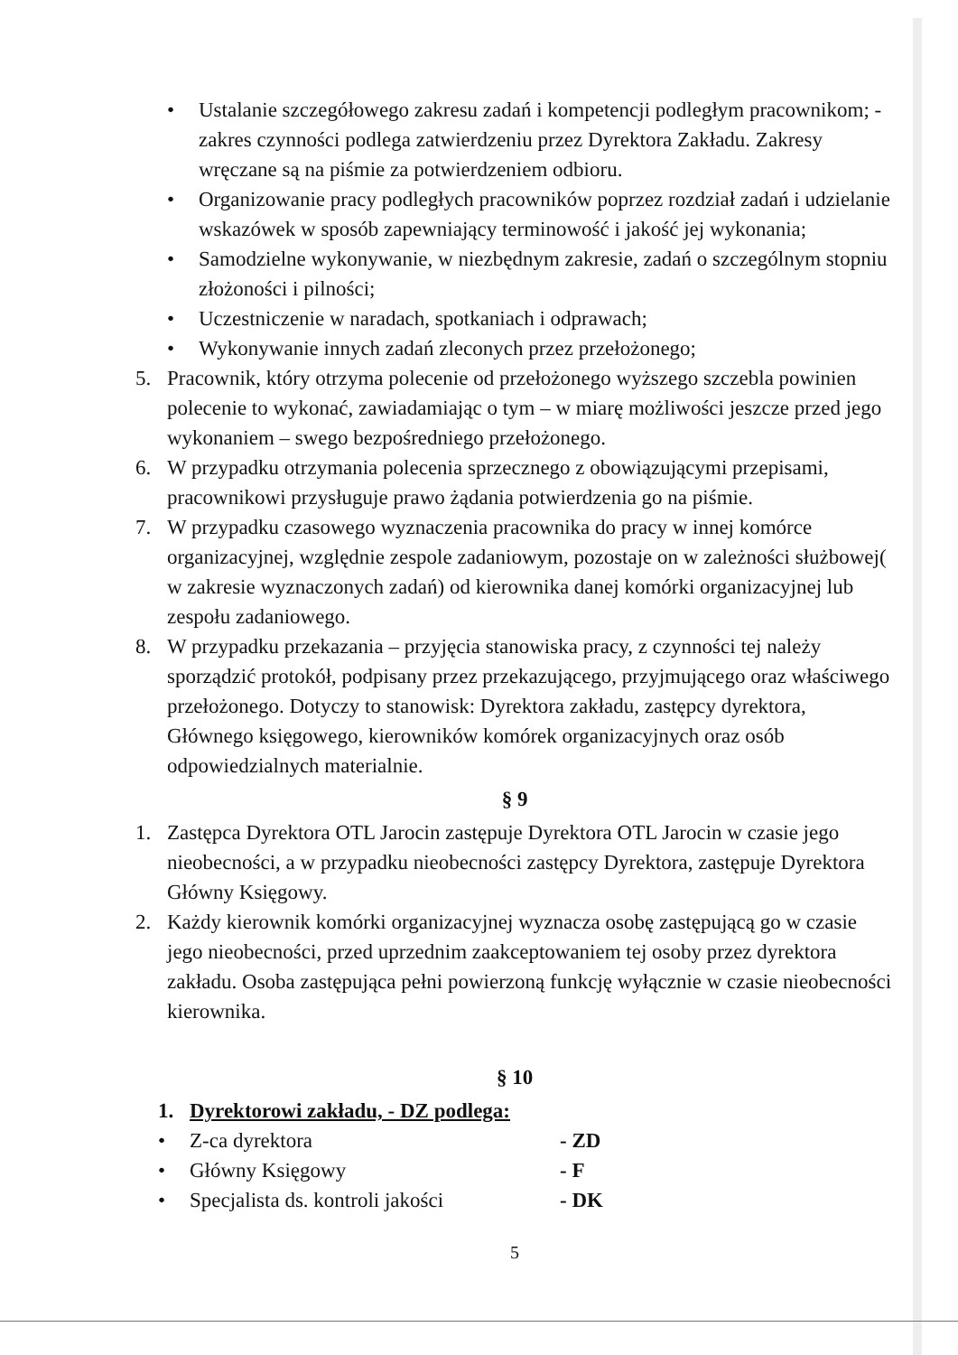• Ustalanie szczegółowego zakresu zadań i kompetencji podległym pracownikom; - zakres czynności podlega zatwierdzeniu przez Dyrektora Zakładu. Zakresy wręczane są na piśmie za potwierdzeniem odbioru.
• Organizowanie pracy podległych pracowników poprzez rozdział zadań i udzielanie wskazówek w sposób zapewniający terminowość i jakość jej wykonania;
• Samodzielne wykonywanie, w niezbędnym zakresie, zadań o szczególnym stopniu złożoności i pilności;
• Uczestniczenie w naradach, spotkaniach i odprawach;
• Wykonywanie innych zadań zleconych przez przełożonego;
5. Pracownik, który otrzyma polecenie od przełożonego wyższego szczebla powinien polecenie to wykonać, zawiadamiając o tym – w miarę możliwości jeszcze przed jego wykonaniem – swego bezpośredniego przełożonego.
6. W przypadku otrzymania polecenia sprzecznego z obowiązującymi przepisami, pracownikowi przysługuje prawo żądania potwierdzenia go na piśmie.
7. W przypadku czasowego wyznaczenia pracownika do pracy w innej komórce organizacyjnej, względnie zespole zadaniowym, pozostaje on w zależności służbowej( w zakresie wyznaczonych zadań) od kierownika danej komórki organizacyjnej lub zespołu zadaniowego.
8. W przypadku przekazania – przyjęcia stanowiska pracy, z czynności tej należy sporządzić protokół, podpisany przez przekazującego, przyjmującego oraz właściwego przełożonego. Dotyczy to stanowisk: Dyrektora zakładu, zastępcy dyrektora, Głównego księgowego, kierowników komórek organizacyjnych oraz osób odpowiedzialnych materialnie.
§ 9
1. Zastępca Dyrektora OTL Jarocin zastępuje Dyrektora OTL Jarocin w czasie jego nieobecności, a w przypadku nieobecności zastępcy Dyrektora, zastępuje Dyrektora Główny Księgowy.
2. Każdy kierownik komórki organizacyjnej wyznacza osobę zastępującą go w czasie jego nieobecności, przed uprzednim zaakceptowaniem tej osoby przez dyrektora zakładu. Osoba zastępująca pełni powierzoną funkcję wyłącznie w czasie nieobecności kierownika.
§ 10
1. Dyrektorowi zakładu, - DZ podlega:
• Z-ca dyrektora - ZD
• Główny Księgowy - F
• Specjalista ds. kontroli jakości - DK
5